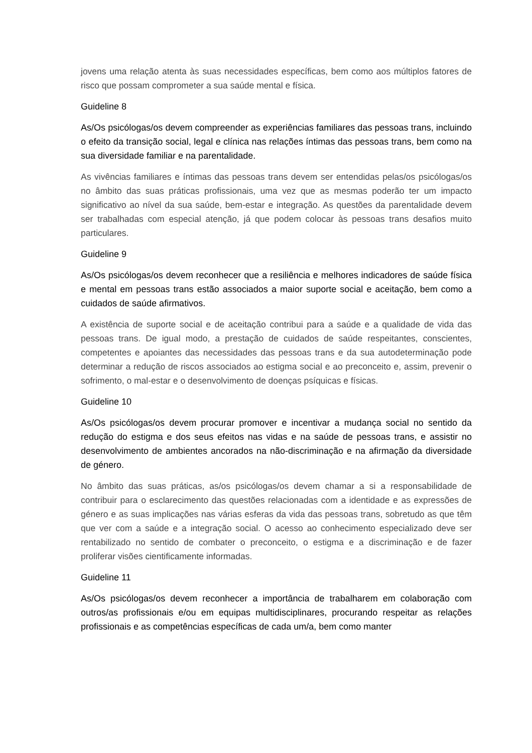jovens uma relação atenta às suas necessidades específicas, bem como aos múltiplos fatores de risco que possam comprometer a sua saúde mental e física.
Guideline 8
As/Os psicólogas/os devem compreender as experiências familiares das pessoas trans, incluindo o efeito da transição social, legal e clínica nas relações íntimas das pessoas trans, bem como na sua diversidade familiar e na parentalidade.
As vivências familiares e íntimas das pessoas trans devem ser entendidas pelas/os psicólogas/os no âmbito das suas práticas profissionais, uma vez que as mesmas poderão ter um impacto significativo ao nível da sua saúde, bem-estar e integração. As questões da parentalidade devem ser trabalhadas com especial atenção, já que podem colocar às pessoas trans desafios muito particulares.
Guideline 9
As/Os psicólogas/os devem reconhecer que a resiliência e melhores indicadores de saúde física e mental em pessoas trans estão associados a maior suporte social e aceitação, bem como a cuidados de saúde afirmativos.
A existência de suporte social e de aceitação contribui para a saúde e a qualidade de vida das pessoas trans. De igual modo, a prestação de cuidados de saúde respeitantes, conscientes, competentes e apoiantes das necessidades das pessoas trans e da sua autodeterminação pode determinar a redução de riscos associados ao estigma social e ao preconceito e, assim, prevenir o sofrimento, o mal-estar e o desenvolvimento de doenças psíquicas e físicas.
Guideline 10
As/Os psicólogas/os devem procurar promover e incentivar a mudança social no sentido da redução do estigma e dos seus efeitos nas vidas e na saúde de pessoas trans, e assistir no desenvolvimento de ambientes ancorados na não-discriminação e na afirmação da diversidade de género.
No âmbito das suas práticas, as/os psicólogas/os devem chamar a si a responsabilidade de contribuir para o esclarecimento das questões relacionadas com a identidade e as expressões de género e as suas implicações nas várias esferas da vida das pessoas trans, sobretudo as que têm que ver com a saúde e a integração social. O acesso ao conhecimento especializado deve ser rentabilizado no sentido de combater o preconceito, o estigma e a discriminação e de fazer proliferar visões cientificamente informadas.
Guideline 11
As/Os psicólogas/os devem reconhecer a importância de trabalharem em colaboração com outros/as profissionais e/ou em equipas multidisciplinares, procurando respeitar as relações profissionais e as competências específicas de cada um/a, bem como manter